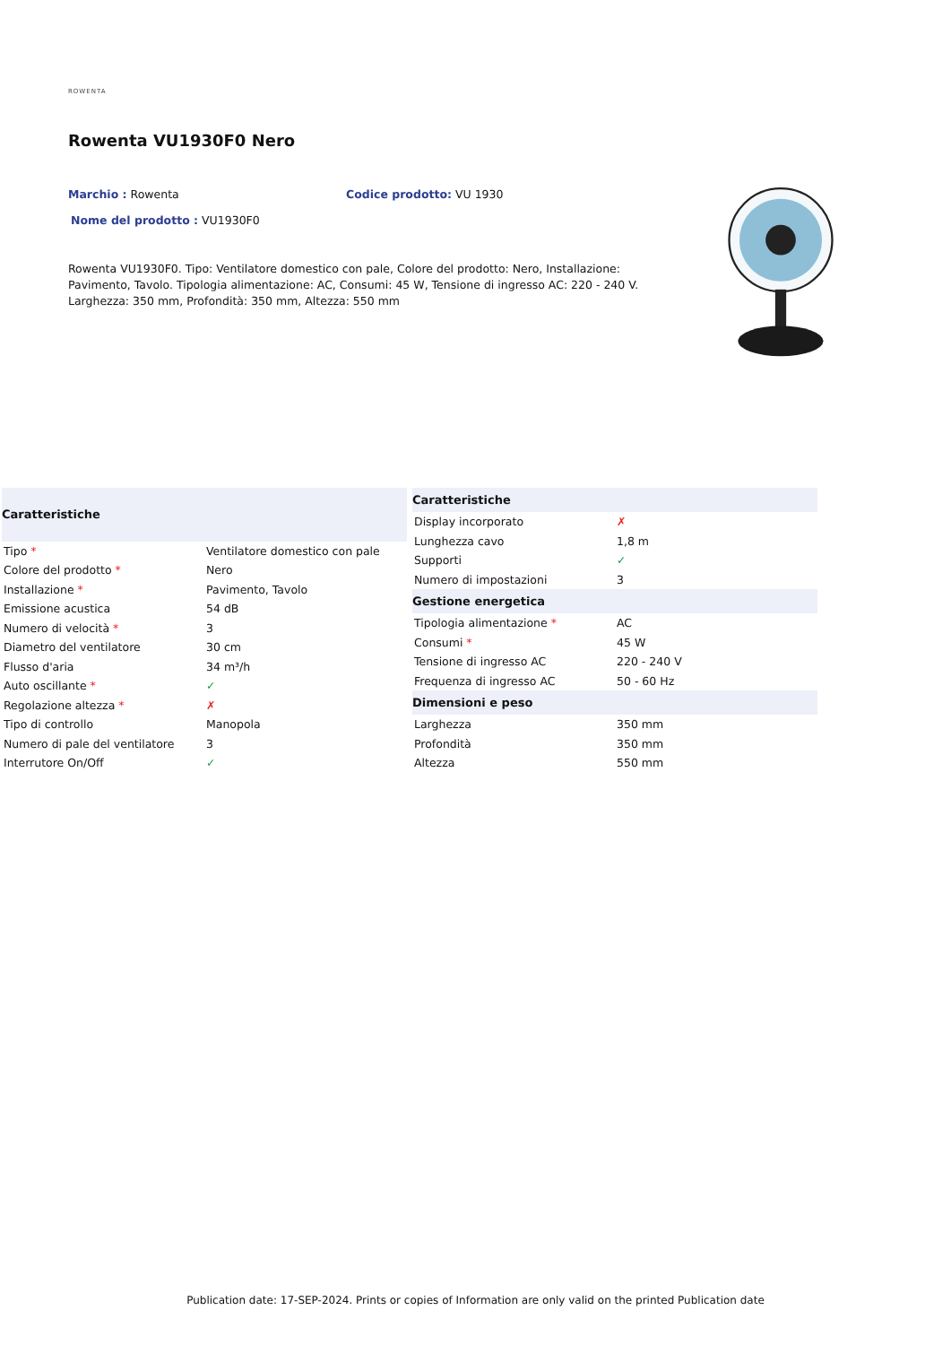ROWENTA
Rowenta VU1930F0 Nero
Marchio : Rowenta Codice prodotto: VU 1930
Nome del prodotto : VU1930F0
Rowenta VU1930F0. Tipo: Ventilatore domestico con pale, Colore del prodotto: Nero, Installazione: Pavimento, Tavolo. Tipologia alimentazione: AC, Consumi: 45 W, Tensione di ingresso AC: 220 - 240 V. Larghezza: 350 mm, Profondità: 350 mm, Altezza: 550 mm
| Caratteristiche | |
| --- | --- |
| Tipo * | Ventilatore domestico con pale |
| Colore del prodotto * | Nero |
| Installazione * | Pavimento, Tavolo |
| Emissione acustica | 54 dB |
| Numero di velocità * | 3 |
| Diametro del ventilatore | 30 cm |
| Flusso d'aria | 34 m³/h |
| Auto oscillante * | ✓ |
| Regolazione altezza * | ✗ |
| Tipo di controllo | Manopola |
| Numero di pale del ventilatore | 3 |
| Interrutore On/Off | ✓ |
| Caratteristiche | |
| --- | --- |
| Display incorporato | ✗ |
| Lunghezza cavo | 1,8 m |
| Supporti | ✓ |
| Numero di impostazioni | 3 |
| Gestione energetica | |
| Tipologia alimentazione * | AC |
| Consumi * | 45 W |
| Tensione di ingresso AC | 220 - 240 V |
| Frequenza di ingresso AC | 50 - 60 Hz |
| Dimensioni e peso | |
| Larghezza | 350 mm |
| Profondità | 350 mm |
| Altezza | 550 mm |
Publication date: 17-SEP-2024. Prints or copies of Information are only valid on the printed Publication date